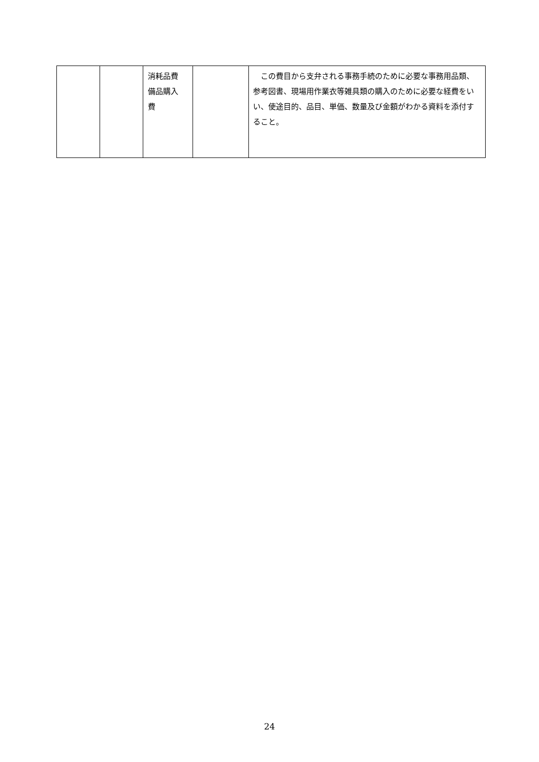| | | 消耗品費 備品購入 費 | | この費目から支弁される事務手続のために必要な事務用品類、参考図書、現場用作業衣等雑具類の購入のために必要な経費をいい、使途目的、品目、単価、数量及び金額がわかる資料を添付すること。 |
24